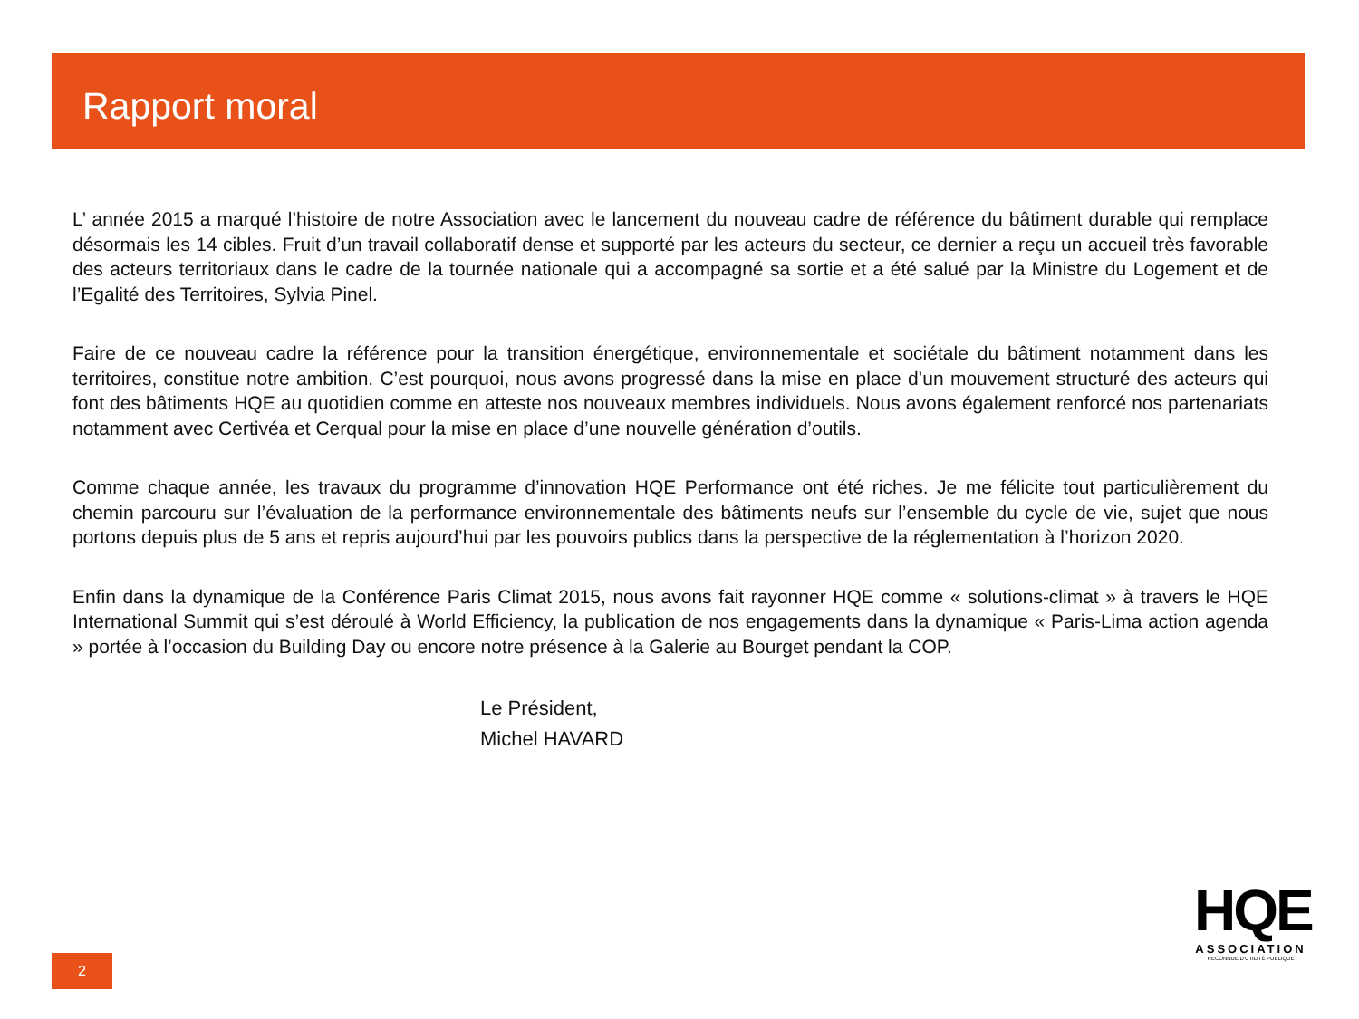Rapport moral
L’ année 2015 a marqué l’histoire de notre Association avec le lancement du nouveau cadre de référence du bâtiment durable qui remplace désormais les 14 cibles. Fruit d’un travail collaboratif dense et supporté par les acteurs du secteur, ce dernier a reçu un accueil très favorable des acteurs territoriaux dans le cadre de la tournée nationale qui a accompagné sa sortie et a été salué par la Ministre du Logement et de l’Egalité des Territoires, Sylvia Pinel.
Faire de ce nouveau cadre la référence pour la transition énergétique, environnementale et sociétale du bâtiment notamment dans les territoires, constitue notre ambition. C’est pourquoi, nous avons progressé dans la mise en place d’un mouvement structuré des acteurs qui font des bâtiments HQE au quotidien comme en atteste nos nouveaux membres individuels. Nous avons également renforcé nos partenariats notamment avec Certivéa et Cerqual pour la mise en place d’une nouvelle génération d’outils.
Comme chaque année, les travaux du programme d’innovation HQE Performance ont été riches. Je me félicite tout particulièrement du chemin parcouru sur l’évaluation de la performance environnementale des bâtiments neufs sur l’ensemble du cycle de vie, sujet que nous portons depuis plus de 5 ans et repris aujourd’hui par les pouvoirs publics dans la perspective de la réglementation à l’horizon 2020.
Enfin dans la dynamique de la Conférence Paris Climat 2015, nous avons fait rayonner HQE comme « solutions-climat » à travers le HQE International Summit qui s’est déroulé à World Efficiency, la publication de nos engagements dans la dynamique « Paris-Lima action agenda » portée à l’occasion du Building Day ou encore notre présence à la Galerie au Bourget pendant la COP.
Le Président,
Michel HAVARD
2
HQE
ASSOCIATION
RECONNUE D'UTILITÉ PUBLIQUE